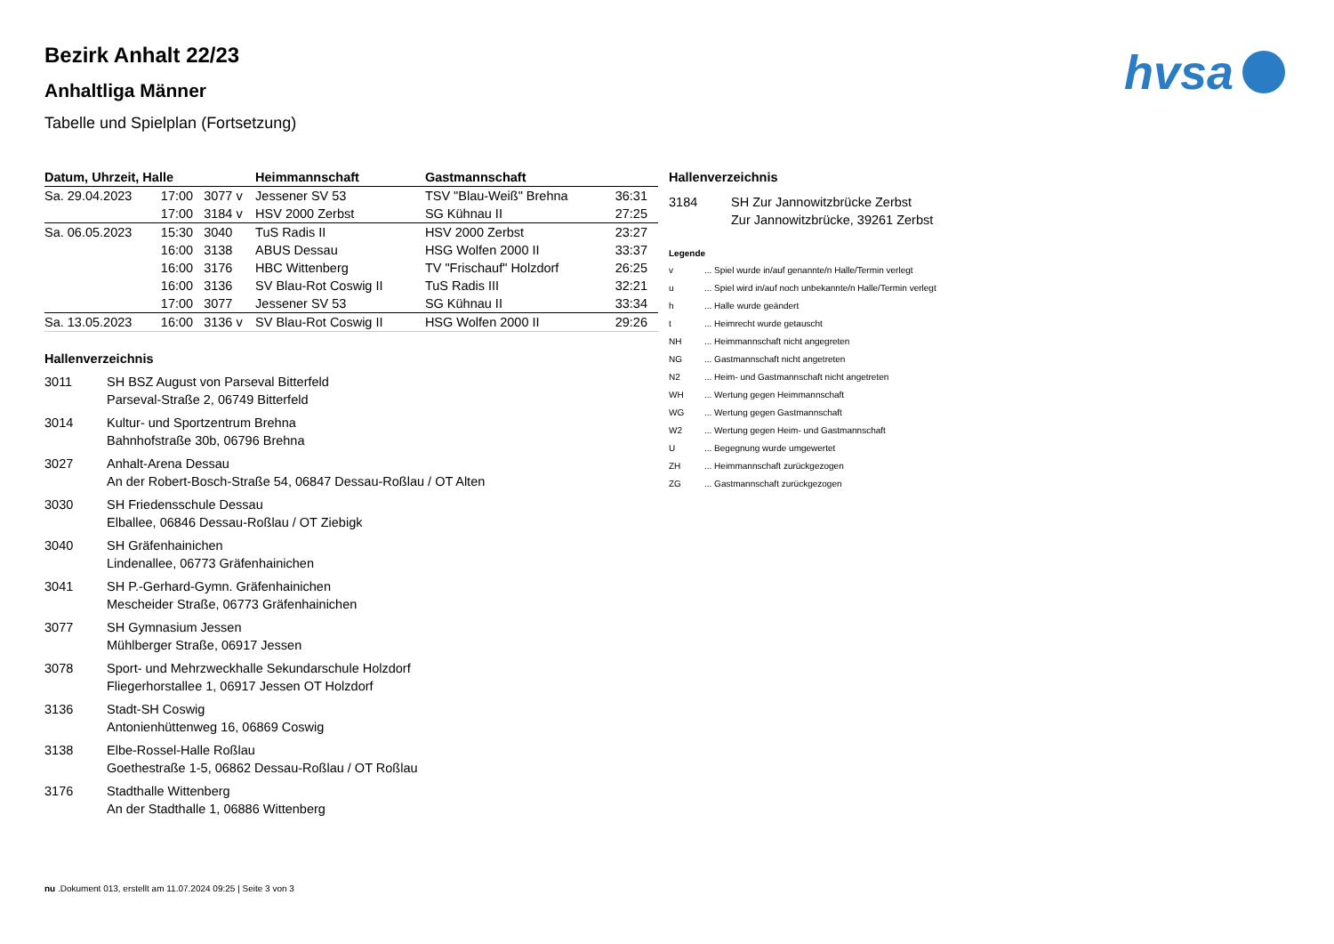hvsa
Bezirk Anhalt 22/23
Anhaltliga Männer
Tabelle und Spielplan (Fortsetzung)
| Datum, Uhrzeit, Halle | | | Heimmannschaft | Gastmannschaft | |
| --- | --- | --- | --- | --- | --- |
| Sa. 29.04.2023 | 17:00 | 3077 v | Jessener SV 53 | TSV "Blau-Weiß" Brehna | 36:31 |
| | 17:00 | 3184 v | HSV 2000 Zerbst | SG Kühnau II | 27:25 |
| Sa. 06.05.2023 | 15:30 | 3040 | TuS Radis II | HSV 2000 Zerbst | 23:27 |
| | 16:00 | 3138 | ABUS Dessau | HSG Wolfen 2000 II | 33:37 |
| | 16:00 | 3176 | HBC Wittenberg | TV "Frischauf" Holzdorf | 26:25 |
| | 16:00 | 3136 | SV Blau-Rot Coswig II | TuS Radis III | 32:21 |
| | 17:00 | 3077 | Jessener SV 53 | SG Kühnau II | 33:34 |
| Sa. 13.05.2023 | 16:00 | 3136 v | SV Blau-Rot Coswig II | HSG Wolfen 2000 II | 29:26 |
Hallenverzeichnis
3011 SH BSZ August von Parseval Bitterfeld
Parseval-Straße 2, 06749 Bitterfeld
3014 Kultur- und Sportzentrum Brehna
Bahnhofstraße 30b, 06796 Brehna
3027 Anhalt-Arena Dessau
An der Robert-Bosch-Straße 54, 06847 Dessau-Roßlau / OT Alten
3030 SH Friedensschule Dessau
Elballee, 06846 Dessau-Roßlau / OT Ziebigk
3040 SH Gräfenhainichen
Lindenallee, 06773 Gräfenhainichen
3041 SH P.-Gerhard-Gymn. Gräfenhainichen
Mescheider Straße, 06773 Gräfenhainichen
3077 SH Gymnasium Jessen
Mühlberger Straße, 06917 Jessen
3078 Sport- und Mehrzweckhalle Sekundarschule Holzdorf
Fliegerhorstallee 1, 06917 Jessen OT Holzdorf
3136 Stadt-SH Coswig
Antonienhüttenweg 16, 06869 Coswig
3138 Elbe-Rossel-Halle Roßlau
Goethestraße 1-5, 06862 Dessau-Roßlau / OT Roßlau
3176 Stadthalle Wittenberg
An der Stadthalle 1, 06886 Wittenberg
Hallenverzeichnis
3184 SH Zur Jannowitzbrücke Zerbst
Zur Jannowitzbrücke, 39261 Zerbst
Legende
v ... Spiel wurde in/auf genannte/n Halle/Termin verlegt
u ... Spiel wird in/auf noch unbekannte/n Halle/Termin verlegt
h ... Halle wurde geändert
t ... Heimrecht wurde getauscht
NH ... Heimmannschaft nicht angegreten
NG ... Gastmannschaft nicht angetreten
N2 ... Heim- und Gastmannschaft nicht angetreten
WH ... Wertung gegen Heimmannschaft
WG ... Wertung gegen Gastmannschaft
W2 ... Wertung gegen Heim- und Gastmannschaft
U ... Begegnung wurde umgewertet
ZH ... Heimmannschaft zurückgezogen
ZG ... Gastmannschaft zurückgezogen
nu .Dokument 013, erstellt am 11.07.2024 09:25 | Seite 3 von 3